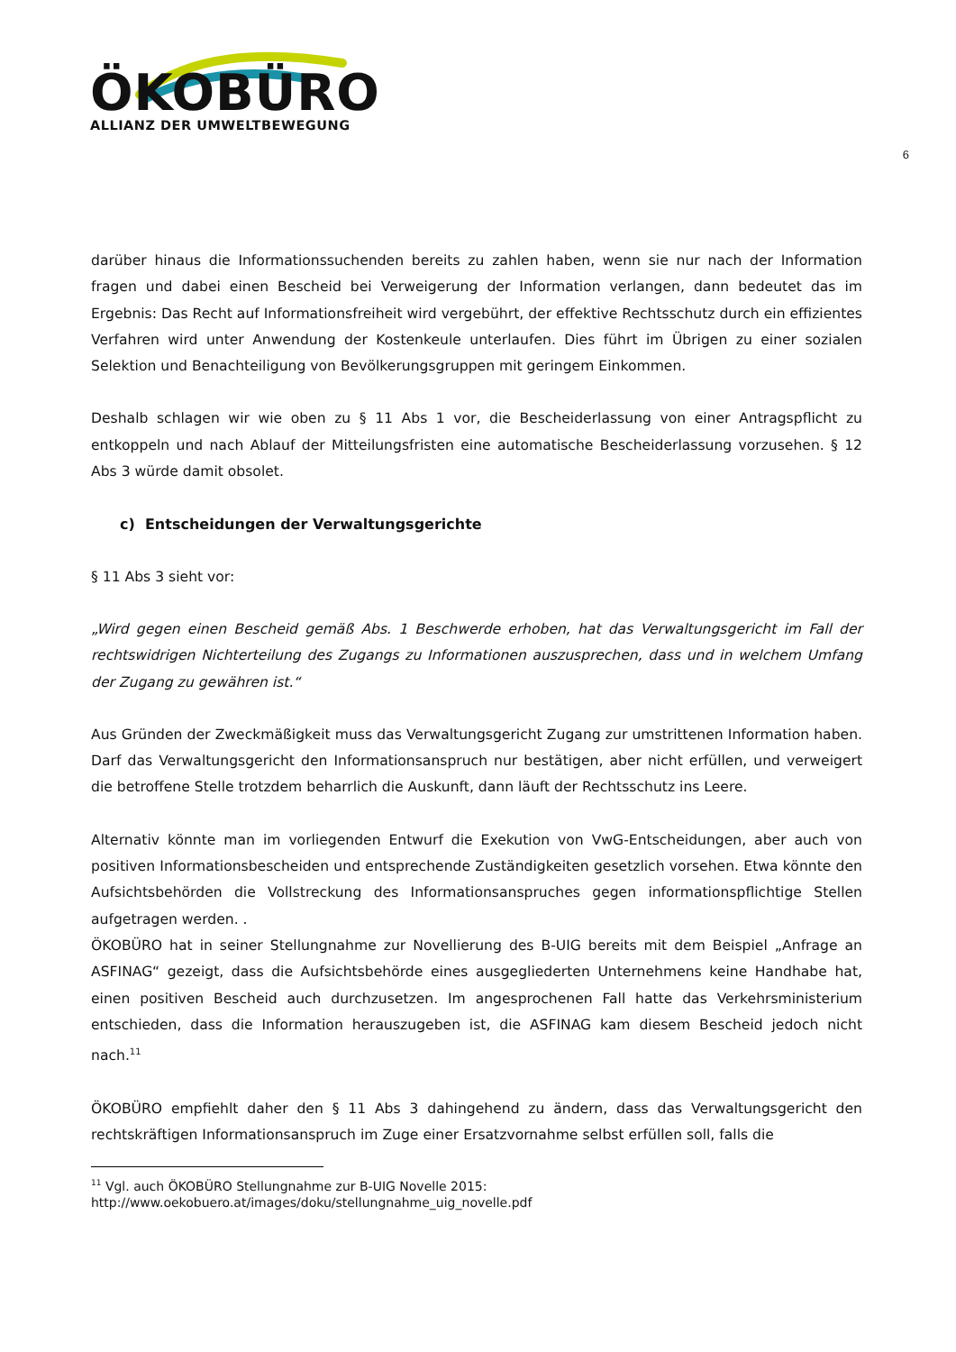ÖKOBÜRO
ALLIANZ DER UMWELTBEWEGUNG
6
darüber hinaus die Informationssuchenden bereits zu zahlen haben, wenn sie nur nach der Information fragen und dabei einen Bescheid bei Verweigerung der Information verlangen, dann bedeutet das im Ergebnis: Das Recht auf Informationsfreiheit wird vergebührt, der effektive Rechtsschutz durch ein effizientes Verfahren wird unter Anwendung der Kostenkeule unterlaufen. Dies führt im Übrigen zu einer sozialen Selektion und Benachteiligung von Bevölkerungsgruppen mit geringem Einkommen.
Deshalb schlagen wir wie oben zu § 11 Abs 1 vor, die Bescheiderlassung von einer Antragspflicht zu entkoppeln und nach Ablauf der Mitteilungsfristen eine automatische Bescheiderlassung vorzusehen. § 12 Abs 3 würde damit obsolet.
c) Entscheidungen der Verwaltungsgerichte
§ 11 Abs 3 sieht vor:
„Wird gegen einen Bescheid gemäß Abs. 1 Beschwerde erhoben, hat das Verwaltungsgericht im Fall der rechtswidrigen Nichterteilung des Zugangs zu Informationen auszusprechen, dass und in welchem Umfang der Zugang zu gewähren ist.“
Aus Gründen der Zweckmäßigkeit muss das Verwaltungsgericht Zugang zur umstrittenen Information haben. Darf das Verwaltungsgericht den Informationsanspruch nur bestätigen, aber nicht erfüllen, und verweigert die betroffene Stelle trotzdem beharrlich die Auskunft, dann läuft der Rechtsschutz ins Leere.
Alternativ könnte man im vorliegenden Entwurf die Exekution von VwG-Entscheidungen, aber auch von positiven Informationsbescheiden und entsprechende Zuständigkeiten gesetzlich vorsehen. Etwa könnte den Aufsichtsbehörden die Vollstreckung des Informationsanspruches gegen informationspflichtige Stellen aufgetragen werden. .
ÖKOBÜRO hat in seiner Stellungnahme zur Novellierung des B-UIG bereits mit dem Beispiel „Anfrage an ASFINAG“ gezeigt, dass die Aufsichtsbehörde eines ausgegliederten Unternehmens keine Handhabe hat, einen positiven Bescheid auch durchzusetzen. Im angesprochenen Fall hatte das Verkehrsministerium entschieden, dass die Information herauszugeben ist, die ASFINAG kam diesem Bescheid jedoch nicht nach.<sup>11</sup>
ÖKOBÜRO empfiehlt daher den § 11 Abs 3 dahingehend zu ändern, dass das Verwaltungsgericht den rechtskräftigen Informationsanspruch im Zuge einer Ersatzvornahme selbst erfüllen soll, falls die
<sup>11</sup> Vgl. auch ÖKOBÜRO Stellungnahme zur B-UIG Novelle 2015:
http://www.oekobuero.at/images/doku/stellungnahme_uig_novelle.pdf